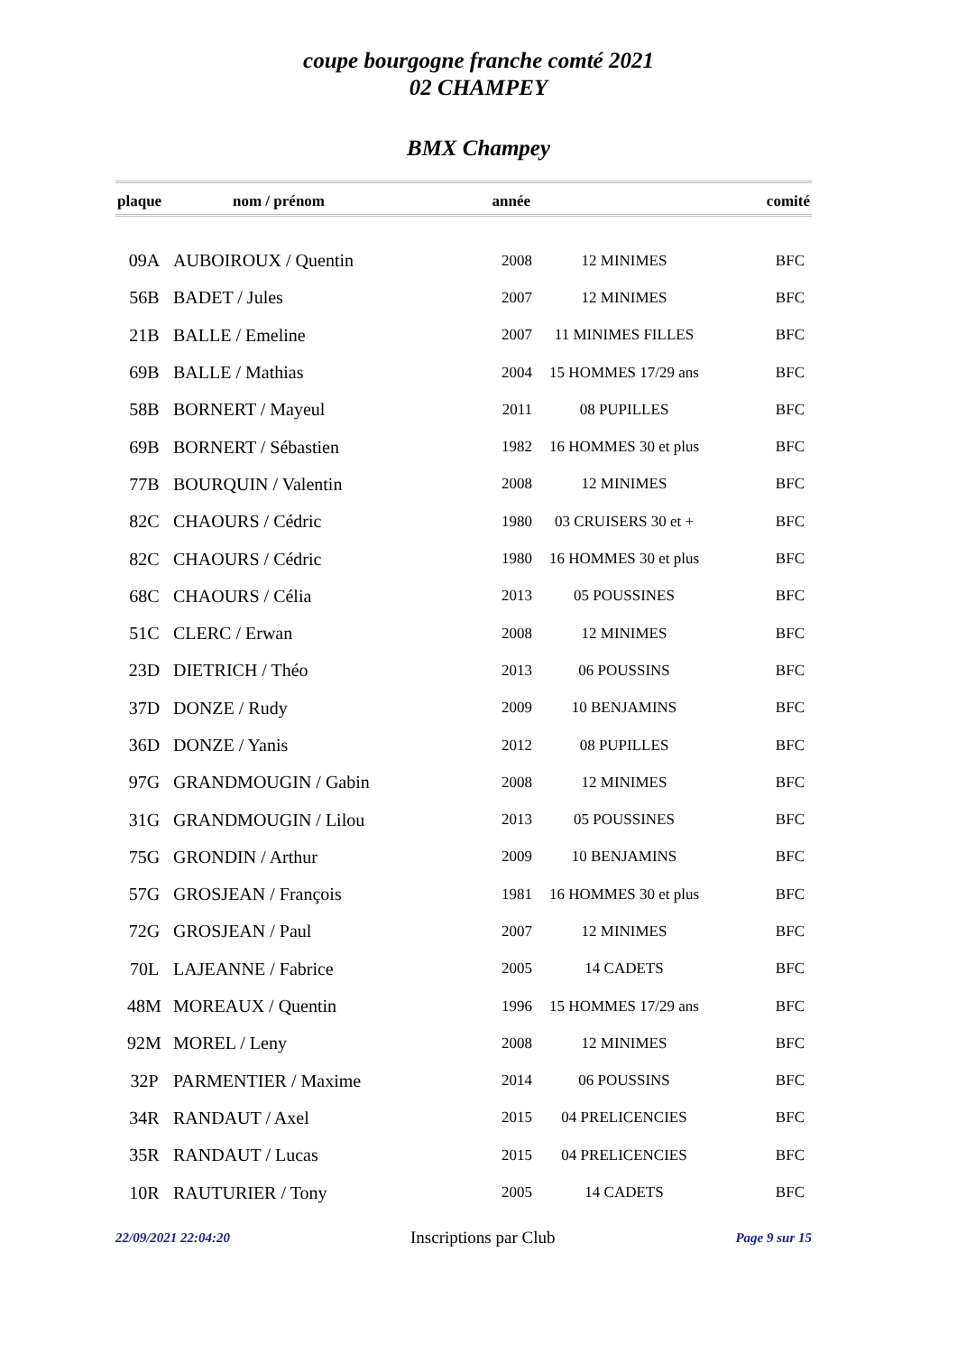coupe bourgogne franche comté 2021
02 CHAMPEY
BMX Champey
| plaque | nom / prénom | année | | comité |
| --- | --- | --- | --- | --- |
| 09A | AUBOIROUX / Quentin | 2008 | 12 MINIMES | BFC |
| 56B | BADET / Jules | 2007 | 12 MINIMES | BFC |
| 21B | BALLE / Emeline | 2007 | 11 MINIMES FILLES | BFC |
| 69B | BALLE / Mathias | 2004 | 15 HOMMES 17/29 ans | BFC |
| 58B | BORNERT / Mayeul | 2011 | 08 PUPILLES | BFC |
| 69B | BORNERT / Sébastien | 1982 | 16 HOMMES 30 et plus | BFC |
| 77B | BOURQUIN / Valentin | 2008 | 12 MINIMES | BFC |
| 82C | CHAOURS / Cédric | 1980 | 03 CRUISERS 30 et + | BFC |
| 82C | CHAOURS / Cédric | 1980 | 16 HOMMES 30 et plus | BFC |
| 68C | CHAOURS / Célia | 2013 | 05 POUSSINES | BFC |
| 51C | CLERC / Erwan | 2008 | 12 MINIMES | BFC |
| 23D | DIETRICH / Théo | 2013 | 06 POUSSINS | BFC |
| 37D | DONZE / Rudy | 2009 | 10 BENJAMINS | BFC |
| 36D | DONZE / Yanis | 2012 | 08 PUPILLES | BFC |
| 97G | GRANDMOUGIN / Gabin | 2008 | 12 MINIMES | BFC |
| 31G | GRANDMOUGIN / Lilou | 2013 | 05 POUSSINES | BFC |
| 75G | GRONDIN / Arthur | 2009 | 10 BENJAMINS | BFC |
| 57G | GROSJEAN / François | 1981 | 16 HOMMES 30 et plus | BFC |
| 72G | GROSJEAN / Paul | 2007 | 12 MINIMES | BFC |
| 70L | LAJEANNE / Fabrice | 2005 | 14 CADETS | BFC |
| 48M | MOREAUX / Quentin | 1996 | 15 HOMMES 17/29 ans | BFC |
| 92M | MOREL / Leny | 2008 | 12 MINIMES | BFC |
| 32P | PARMENTIER / Maxime | 2014 | 06 POUSSINS | BFC |
| 34R | RANDAUT / Axel | 2015 | 04 PRELICENCIES | BFC |
| 35R | RANDAUT / Lucas | 2015 | 04 PRELICENCIES | BFC |
| 10R | RAUTURIER / Tony | 2005 | 14 CADETS | BFC |
22/09/2021 22:04:20 Inscriptions par Club Page 9 sur 15